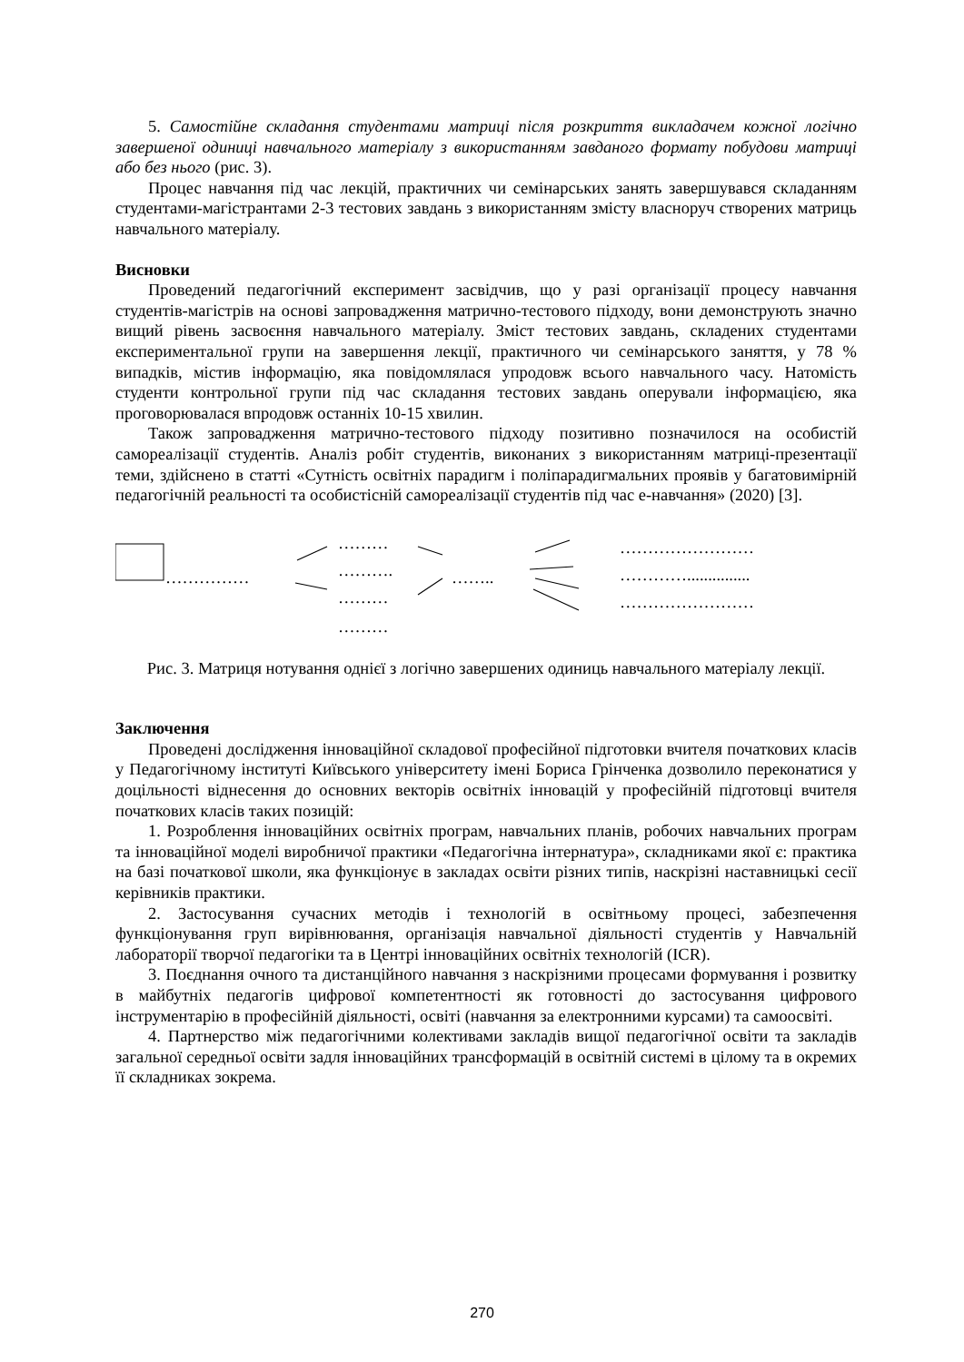5. Самостійне складання студентами матриці після розкриття викладачем кожної логічно завершеної одиниці навчального матеріалу з використанням завданого формату побудови матриці або без нього (рис. 3).
Процес навчання під час лекцій, практичних чи семінарських занять завершувався складанням студентами-магістрантами 2-3 тестових завдань з використанням змісту власноруч створених матриць навчального матеріалу.
Висновки
Проведений педагогічний експеримент засвідчив, що у разі організації процесу навчання студентів-магістрів на основі запровадження матрично-тестового підходу, вони демонструють значно вищий рівень засвоєння навчального матеріалу. Зміст тестових завдань, складених студентами експериментальної групи на завершення лекції, практичного чи семінарського заняття, у 78 % випадків, містив інформацію, яка повідомлялася упродовж всього навчального часу. Натомість студенти контрольної групи під час складання тестових завдань оперували інформацією, яка проговорювалася впродовж останніх 10-15 хвилин.
Також запровадження матрично-тестового підходу позитивно позначилося на особистій самореалізації студентів. Аналіз робіт студентів, виконаних з використанням матриці-презентації теми, здійснено в статті «Сутність освітніх парадигм і поліпарадигмальних проявів у багатовимірній педагогічній реальності та особистісній самореалізації студентів під час е-навчання» (2020) [3].
……………
………
……….
………
………
……..
……………………
…………...............
……………………
Рис. 3. Матриця нотування однієї з логічно завершених одиниць навчального матеріалу лекції.
Заключення
Проведені дослідження інноваційної складової професійної підготовки вчителя початкових класів у Педагогічному інституті Київського університету імені Бориса Грінченка дозволило переконатися у доцільності віднесення до основних векторів освітніх інновацій у професійній підготовці вчителя початкових класів таких позицій:
1. Розроблення інноваційних освітніх програм, навчальних планів, робочих навчальних програм та інноваційної моделі виробничої практики «Педагогічна інтернатура», складниками якої є: практика на базі початкової школи, яка функціонує в закладах освіти різних типів, наскрізні наставницькі сесії керівників практики.
2. Застосування сучасних методів і технологій в освітньому процесі, забезпечення функціонування груп вирівнювання, організація навчальної діяльності студентів у Навчальній лабораторії творчої педагогіки та в Центрі інноваційних освітніх технологій (ICR).
3. Поєднання очного та дистанційного навчання з наскрізними процесами формування і розвитку в майбутніх педагогів цифрової компетентності як готовності до застосування цифрового інструментарію в професійній діяльності, освіті (навчання за електронними курсами) та самоосвіті.
4. Партнерство між педагогічними колективами закладів вищої педагогічної освіти та закладів загальної середньої освіти задля інноваційних трансформацій в освітній системі в цілому та в окремих її складниках зокрема.
270